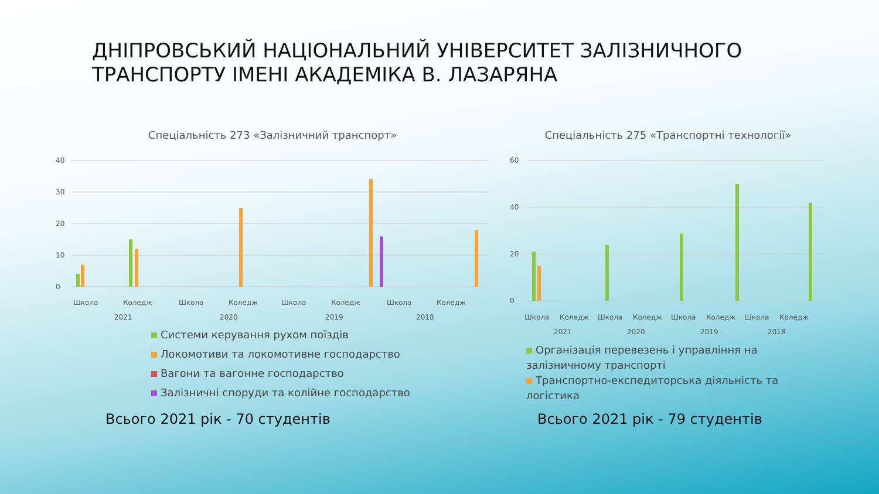ДНІПРОВСЬКИЙ НАЦІОНАЛЬНИЙ УНІВЕРСИТЕТ ЗАЛІЗНИЧНОГО ТРАНСПОРТУ ІМЕНІ АКАДЕМІКА В. ЛАЗАРЯНА
Спеціальність 273 «Залізничний транспорт»
40
30
20
10
0
Школа
Коледж
Школа
Коледж
Школа
Коледж
Школа
Коледж
2021
2020
2019
2018
Системи керування рухом поїздів
Локомотиви та локомотивне господарство
Вагони та вагонне господарство
Залізничні споруди та колійне господарство
Спеціальність 275 «Транспортні технології»
60
40
20
0
Школа
Коледж
Школа
Коледж
Школа
Коледж
Школа
Коледж
2021
2020
2019
2018
Організація перевезень і управління на залізничному транспорті
Транспортно-експедиторська діяльність та логістика
Всього 2021 рік - 70 студентів Всього 2021 рік - 79 студентів